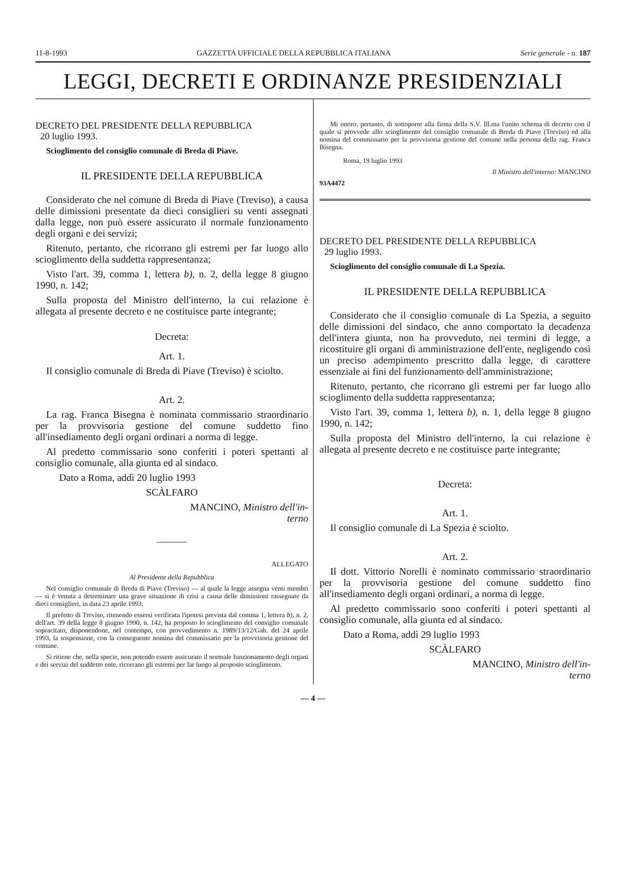11-8-1993 GAZZETTA UFFICIALE DELLA REPUBBLICA ITALIANA Serie generale - n. 187
LEGGI, DECRETI E ORDINANZE PRESIDENZIALI
DECRETO DEL PRESIDENTE DELLA REPUBBLICA
20 luglio 1993.
Scioglimento del consiglio comunale di Breda di Piave.
IL PRESIDENTE DELLA REPUBBLICA
Considerato che nel comune di Breda di Piave (Treviso), a causa delle dimissioni presentate da dieci consiglieri su venti assegnati dalla legge, non può essere assicurato il normale funzionamento degli organi e dei servizi;
Ritenuto, pertanto, che ricorrano gli estremi per far luogo allo scioglimento della suddetta rappresentanza;
Visto l'art. 39, comma 1, lettera b), n. 2, della legge 8 giugno 1990, n. 142;
Sulla proposta del Ministro dell'interno, la cui relazione è allegata al presente decreto e ne costituisce parte integrante;
Decreta:
Art. 1.
Il consiglio comunale di Breda di Piave (Treviso) è sciolto.
Art. 2.
La rag. Franca Bisegna è nominata commissario straordinario per la provvisoria gestione del comune suddetto fino all'insediamento degli organi ordinari a norma di legge.
Al predetto commissario sono conferiti i poteri spettanti al consiglio comunale, alla giunta ed al sindaco.
Dato a Roma, addì 20 luglio 1993
SCÀLFARO
MANCINO, Ministro dell'in-
terno
———
ALLEGATO
Al Presidente della Repubblica
Nel consiglio comunale di Breda di Piave (Treviso) — al quale la legge assegna venti membri — si è venuta a determinare una grave situazione di crisi a causa delle dimissioni rassegnate da dieci consiglieri, in data 23 aprile 1993.
Il prefetto di Treviso, ritenendo essersi verificata l'ipotesi prevista dal comma 1, lettera b), n. 2, dell'art. 39 della legge 8 giugno 1990, n. 142, ha proposto lo scioglimento del consiglio comunale sopracitato, disponendone, nel contempo, con provvedimento n. 1989/13/12/Gab. del 24 aprile 1993, la sospensione, con la conseguente nomina del commissario per la provvisoria gestione del comune.
Si ritiene che, nella specie, non potendo essere assicurato il normale funzionamento degli organi e dei servizi del suddetto ente, ricorrano gli estremi per far luogo al proposto scioglimento.
Mi onoro, pertanto, di sottoporre alla firma della S.V. Ill.ma l'unito schema di decreto con il quale si provvede allo scioglimento del consiglio comunale di Breda di Piave (Treviso) ed alla nomina del commissario per la provvisoria gestione del comune nella persona della rag. Franca Bisegna.
Roma, 19 luglio 1993
Il Ministro dell'interno: MANCINO
93A4472
DECRETO DEL PRESIDENTE DELLA REPUBBLICA
29 luglio 1993.
Scioglimento del consiglio comunale di La Spezia.
IL PRESIDENTE DELLA REPUBBLICA
Considerato che il consiglio comunale di La Spezia, a seguito delle dimissioni del sindaco, che anno comportato la decadenza dell'intera giunta, non ha provveduto, nei termini di legge, a ricostituire gli organi di amministrazione dell'ente, negligendo così un preciso adempimento prescritto dalla legge, di carattere essenziale ai fini del funzionamento dell'amministrazione;
Ritenuto, pertanto, che ricorrano gli estremi per far luogo allo scioglimento della suddetta rappresentanza;
Visto l'art. 39, comma 1, lettera b), n. 1, della legge 8 giugno 1990, n. 142;
Sulla proposta del Ministro dell'interno, la cui relazione è allegata al presente decreto e ne costituisce parte integrante;
Decreta:
Art. 1.
Il consiglio comunale di La Spezia è sciolto.
Art. 2.
Il dott. Vittorio Norelli è nominato commissario straordinario per la provvisoria gestione del comune suddetto fino all'insediamento degli organi ordinari, a norma di legge.
Al predetto commissario sono conferiti i poteri spettanti al consiglio comunale, alla giunta ed al sindaco.
Dato a Roma, addì 29 luglio 1993
SCÀLFARO
MANCINO, Ministro dell'in-
terno
— 4 —